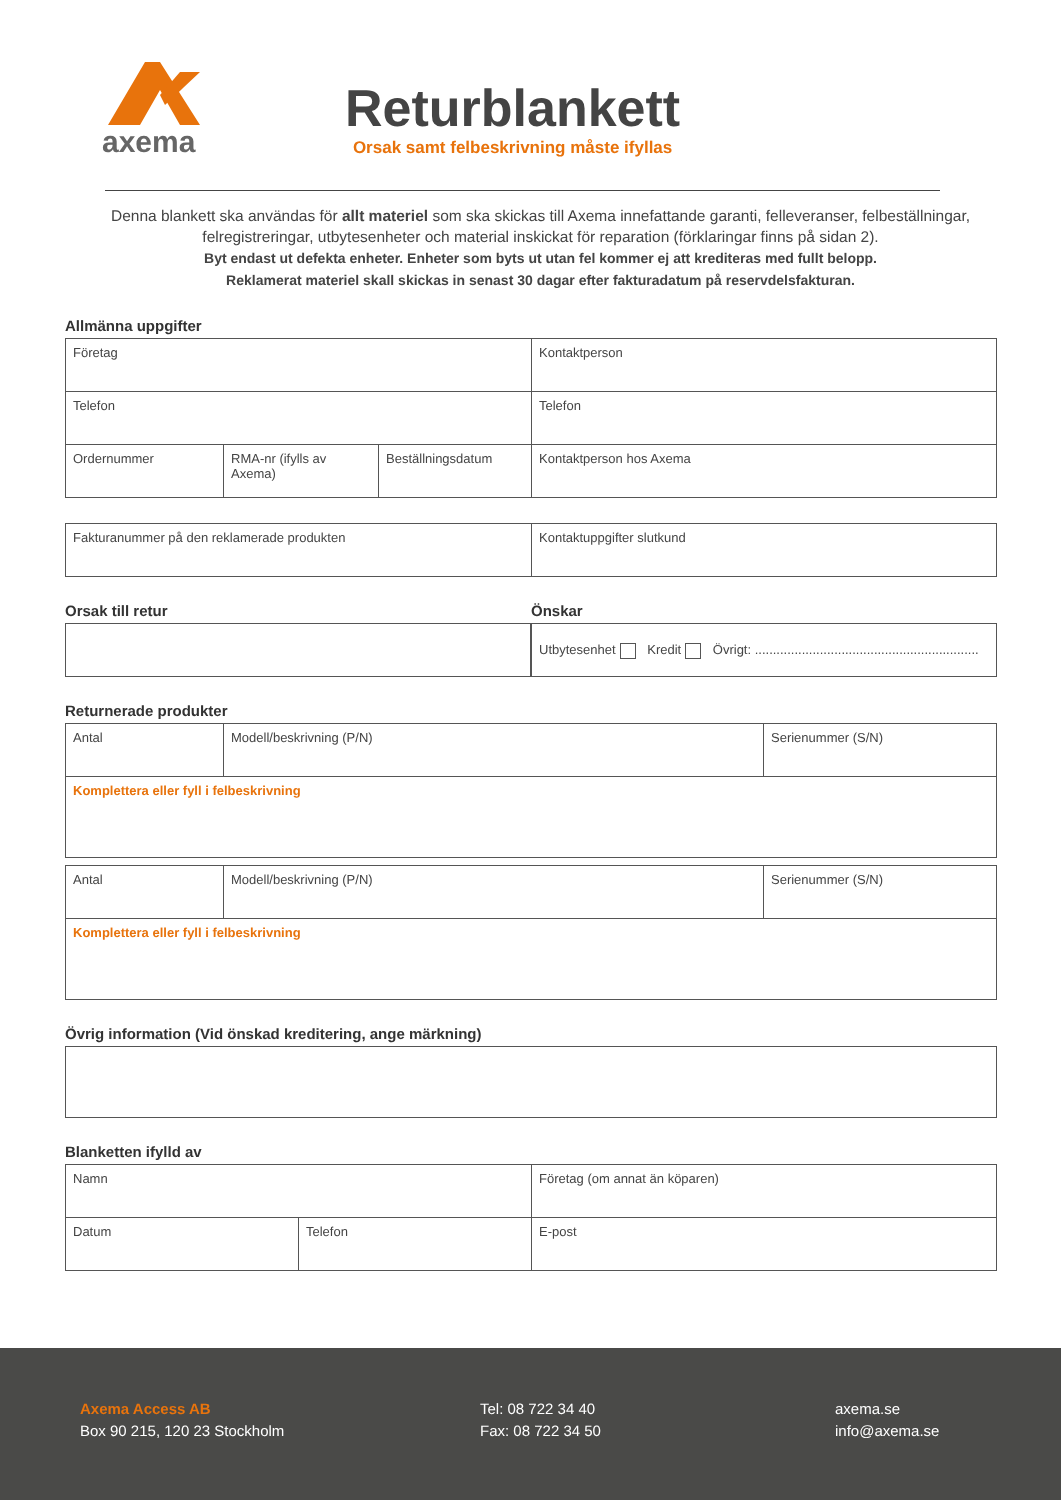axema
Returblankett
Orsak samt felbeskrivning måste ifyllas
Denna blankett ska användas för allt materiel som ska skickas till Axema innefattande garanti, felleveranser, felbeställningar, felregistreringar, utbytesenheter och material inskickat för reparation (förklaringar finns på sidan 2).
Byt endast ut defekta enheter. Enheter som byts ut utan fel kommer ej att krediteras med fullt belopp.
Reklamerat materiel skall skickas in senast 30 dagar efter fakturadatum på reservdelsfakturan.
Allmänna uppgifter
| Företag | | | Kontaktperson |
| Telefon | | | Telefon |
| Ordernummer | RMA-nr (ifylls av Axema) | Beställningsdatum | Kontaktperson hos Axema |
| Fakturanummer på den reklamerade produkten | Kontaktuppgifter slutkund |
Orsak till retur Önskar
| Utbytesenhet Kredit Övrigt: .............................................................. |
Returnerade produkter
| Antal | Modell/beskrivning (P/N) | Serienummer (S/N) |
| Komplettera eller fyll i felbeskrivning | | |
| Antal | Modell/beskrivning (P/N) | Serienummer (S/N) |
| Komplettera eller fyll i felbeskrivning | | |
Övrig information (Vid önskad kreditering, ange märkning)
Blanketten ifylld av
| Namn | | Företag (om annat än köparen) |
| Datum | Telefon | E-post |
Axema Access AB
Box 90 215, 120 23 Stockholm
Tel: 08 722 34 40
Fax: 08 722 34 50
axema.se
info@axema.se